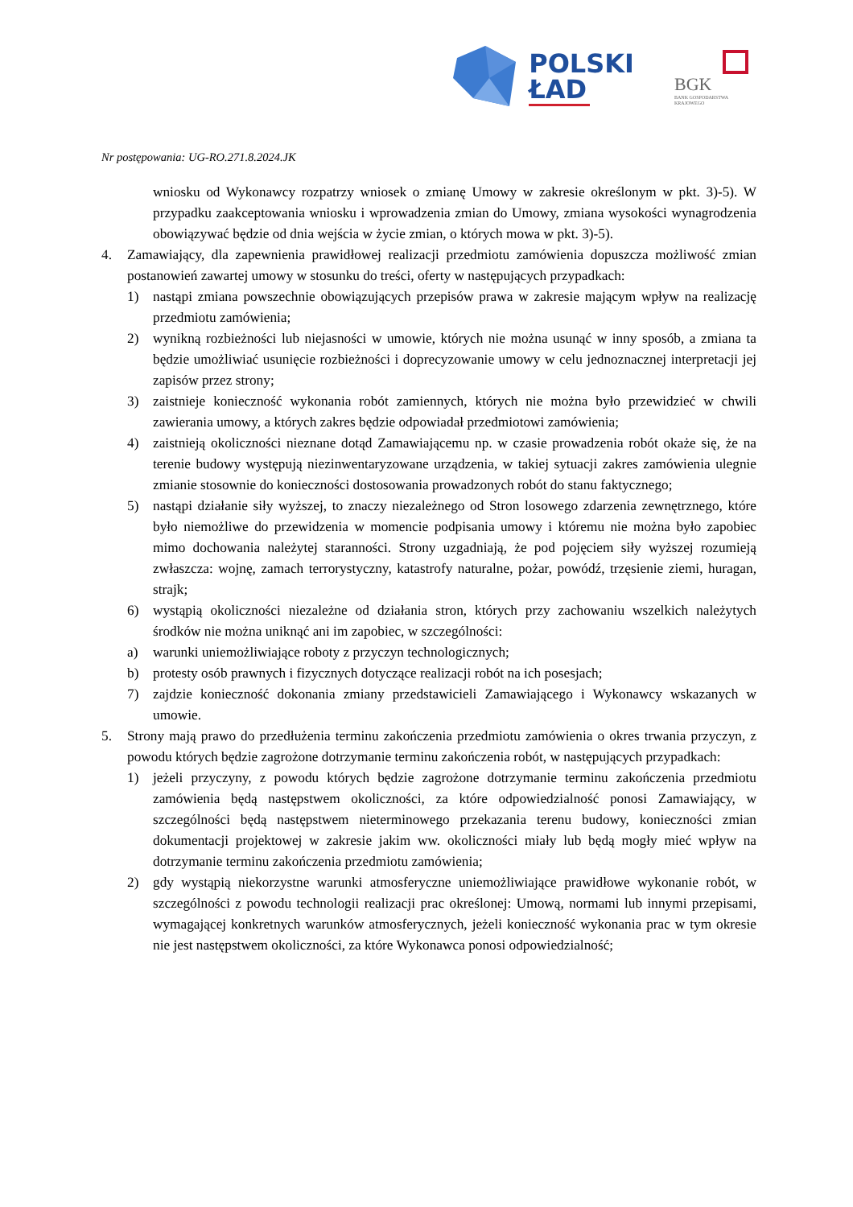POLSKI
ŁAD
BGK
BANK GOSPODARSTWA
KRAJOWEGO
Nr postępowania: UG-RO.271.8.2024.JK
wniosku od Wykonawcy rozpatrzy wniosek o zmianę Umowy w zakresie określonym w pkt. 3)-5). W przypadku zaakceptowania wniosku i wprowadzenia zmian do Umowy, zmiana wysokości wynagrodzenia obowiązywać będzie od dnia wejścia w życie zmian, o których mowa w pkt. 3)-5).
4. Zamawiający, dla zapewnienia prawidłowej realizacji przedmiotu zamówienia dopuszcza możliwość zmian postanowień zawartej umowy w stosunku do treści, oferty w następujących przypadkach:
1) nastąpi zmiana powszechnie obowiązujących przepisów prawa w zakresie mającym wpływ na realizację przedmiotu zamówienia;
2) wynikną rozbieżności lub niejasności w umowie, których nie można usunąć w inny sposób, a zmiana ta będzie umożliwiać usunięcie rozbieżności i doprecyzowanie umowy w celu jednoznacznej interpretacji jej zapisów przez strony;
3) zaistnieje konieczność wykonania robót zamiennych, których nie można było przewidzieć w chwili zawierania umowy, a których zakres będzie odpowiadał przedmiotowi zamówienia;
4) zaistnieją okoliczności nieznane dotąd Zamawiającemu np. w czasie prowadzenia robót okaże się, że na terenie budowy występują niezinwentaryzowane urządzenia, w takiej sytuacji zakres zamówienia ulegnie zmianie stosownie do konieczności dostosowania prowadzonych robót do stanu faktycznego;
5) nastąpi działanie siły wyższej, to znaczy niezależnego od Stron losowego zdarzenia zewnętrznego, które było niemożliwe do przewidzenia w momencie podpisania umowy i któremu nie można było zapobiec mimo dochowania należytej staranności. Strony uzgadniają, że pod pojęciem siły wyższej rozumieją zwłaszcza: wojnę, zamach terrorystyczny, katastrofy naturalne, pożar, powódź, trzęsienie ziemi, huragan, strajk;
6) wystąpią okoliczności niezależne od działania stron, których przy zachowaniu wszelkich należytych środków nie można uniknąć ani im zapobiec, w szczególności:
a) warunki uniemożliwiające roboty z przyczyn technologicznych;
b) protesty osób prawnych i fizycznych dotyczące realizacji robót na ich posesjach;
7) zajdzie konieczność dokonania zmiany przedstawicieli Zamawiającego i Wykonawcy wskazanych w umowie.
5. Strony mają prawo do przedłużenia terminu zakończenia przedmiotu zamówienia o okres trwania przyczyn, z powodu których będzie zagrożone dotrzymanie terminu zakończenia robót, w następujących przypadkach:
1) jeżeli przyczyny, z powodu których będzie zagrożone dotrzymanie terminu zakończenia przedmiotu zamówienia będą następstwem okoliczności, za które odpowiedzialność ponosi Zamawiający, w szczególności będą następstwem nieterminowego przekazania terenu budowy, konieczności zmian dokumentacji projektowej w zakresie jakim ww. okoliczności miały lub będą mogły mieć wpływ na dotrzymanie terminu zakończenia przedmiotu zamówienia;
2) gdy wystąpią niekorzystne warunki atmosferyczne uniemożliwiające prawidłowe wykonanie robót, w szczególności z powodu technologii realizacji prac określonej: Umową, normami lub innymi przepisami, wymagającej konkretnych warunków atmosferycznych, jeżeli konieczność wykonania prac w tym okresie nie jest następstwem okoliczności, za które Wykonawca ponosi odpowiedzialność;